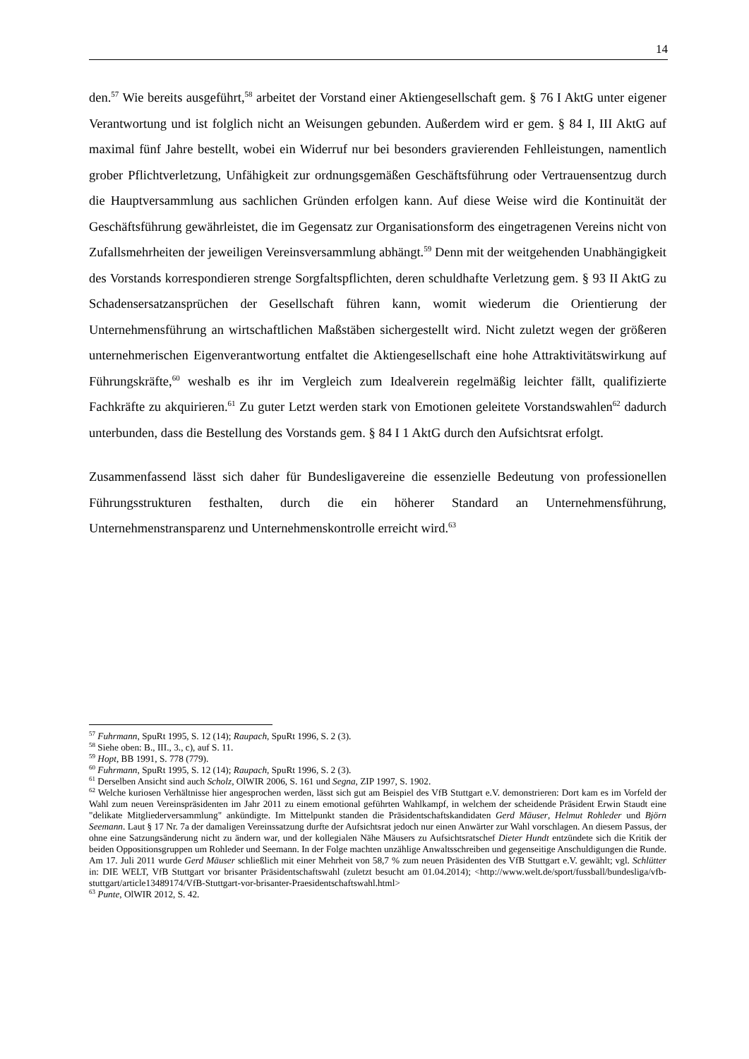14
den.<sup>57</sup> Wie bereits ausgeführt,<sup>58</sup> arbeitet der Vorstand einer Aktiengesellschaft gem. § 76 I AktG unter eigener Verantwortung und ist folglich nicht an Weisungen gebunden. Außerdem wird er gem. § 84 I, III AktG auf maximal fünf Jahre bestellt, wobei ein Widerruf nur bei besonders gravierenden Fehlleistungen, namentlich grober Pflichtverletzung, Unfähigkeit zur ordnungsgemäßen Geschäftsführung oder Vertrauensentzug durch die Hauptversammlung aus sachlichen Gründen erfolgen kann. Auf diese Weise wird die Kontinuität der Geschäftsführung gewährleistet, die im Gegensatz zur Organisationsform des eingetragenen Vereins nicht von Zufallsmehrheiten der jeweiligen Vereinsversammlung abhängt.<sup>59</sup> Denn mit der weitgehenden Unabhängigkeit des Vorstands korrespondieren strenge Sorgfaltspflichten, deren schuldhafte Verletzung gem. § 93 II AktG zu Schadensersatzansprüchen der Gesellschaft führen kann, womit wiederum die Orientierung der Unternehmensführung an wirtschaftlichen Maßstäben sichergestellt wird. Nicht zuletzt wegen der größeren unternehmerischen Eigenverantwortung entfaltet die Aktiengesellschaft eine hohe Attraktivitätswirkung auf Führungskräfte,<sup>60</sup> weshalb es ihr im Vergleich zum Idealverein regelmäßig leichter fällt, qualifizierte Fachkräfte zu akquirieren.<sup>61</sup> Zu guter Letzt werden stark von Emotionen geleitete Vorstandswahlen<sup>62</sup> dadurch unterbunden, dass die Bestellung des Vorstands gem. § 84 I 1 AktG durch den Aufsichtsrat erfolgt.
Zusammenfassend lässt sich daher für Bundesligavereine die essenzielle Bedeutung von professionellen Führungsstrukturen festhalten, durch die ein höherer Standard an Unternehmensführung, Unternehmenstransparenz und Unternehmenskontrolle erreicht wird.<sup>63</sup>
<sup>57</sup> Fuhrmann, SpuRt 1995, S. 12 (14); Raupach, SpuRt 1996, S. 2 (3).
<sup>58</sup> Siehe oben: B., III., 3., c), auf S. 11.
<sup>59</sup> Hopt, BB 1991, S. 778 (779).
<sup>60</sup> Fuhrmann, SpuRt 1995, S. 12 (14); Raupach, SpuRt 1996, S. 2 (3).
<sup>61</sup> Derselben Ansicht sind auch Scholz, OlWIR 2006, S. 161 und Segna, ZIP 1997, S. 1902.
<sup>62</sup> Welche kuriosen Verhältnisse hier angesprochen werden, lässt sich gut am Beispiel des VfB Stuttgart e.V. demonstrieren: Dort kam es im Vorfeld der Wahl zum neuen Vereinspräsidenten im Jahr 2011 zu einem emotional geführten Wahlkampf, in welchem der scheidende Präsident Erwin Staudt eine "delikate Mitgliederversammlung" ankündigte. Im Mittelpunkt standen die Präsidentschaftskandidaten Gerd Mäuser, Helmut Rohleder und Björn Seemann. Laut § 17 Nr. 7a der damaligen Vereinssatzung durfte der Aufsichtsrat jedoch nur einen Anwärter zur Wahl vorschlagen. An diesem Passus, der ohne eine Satzungsänderung nicht zu ändern war, und der kollegialen Nähe Mäusers zu Aufsichtsratschef Dieter Hundt entzündete sich die Kritik der beiden Oppositionsgruppen um Rohleder und Seemann. In der Folge machten unzählige Anwaltsschreiben und gegenseitige Anschuldigungen die Runde. Am 17. Juli 2011 wurde Gerd Mäuser schließlich mit einer Mehrheit von 58,7 % zum neuen Präsidenten des VfB Stuttgart e.V. gewählt; vgl. Schlütter in: DIE WELT, VfB Stuttgart vor brisanter Präsidentschaftswahl (zuletzt besucht am 01.04.2014); <http://www.welt.de/sport/fussball/bundesliga/vfb-stuttgart/article13489174/VfB-Stuttgart-vor-brisanter-Praesidentschaftswahl.html>
<sup>63</sup> Punte, OlWIR 2012, S. 42.